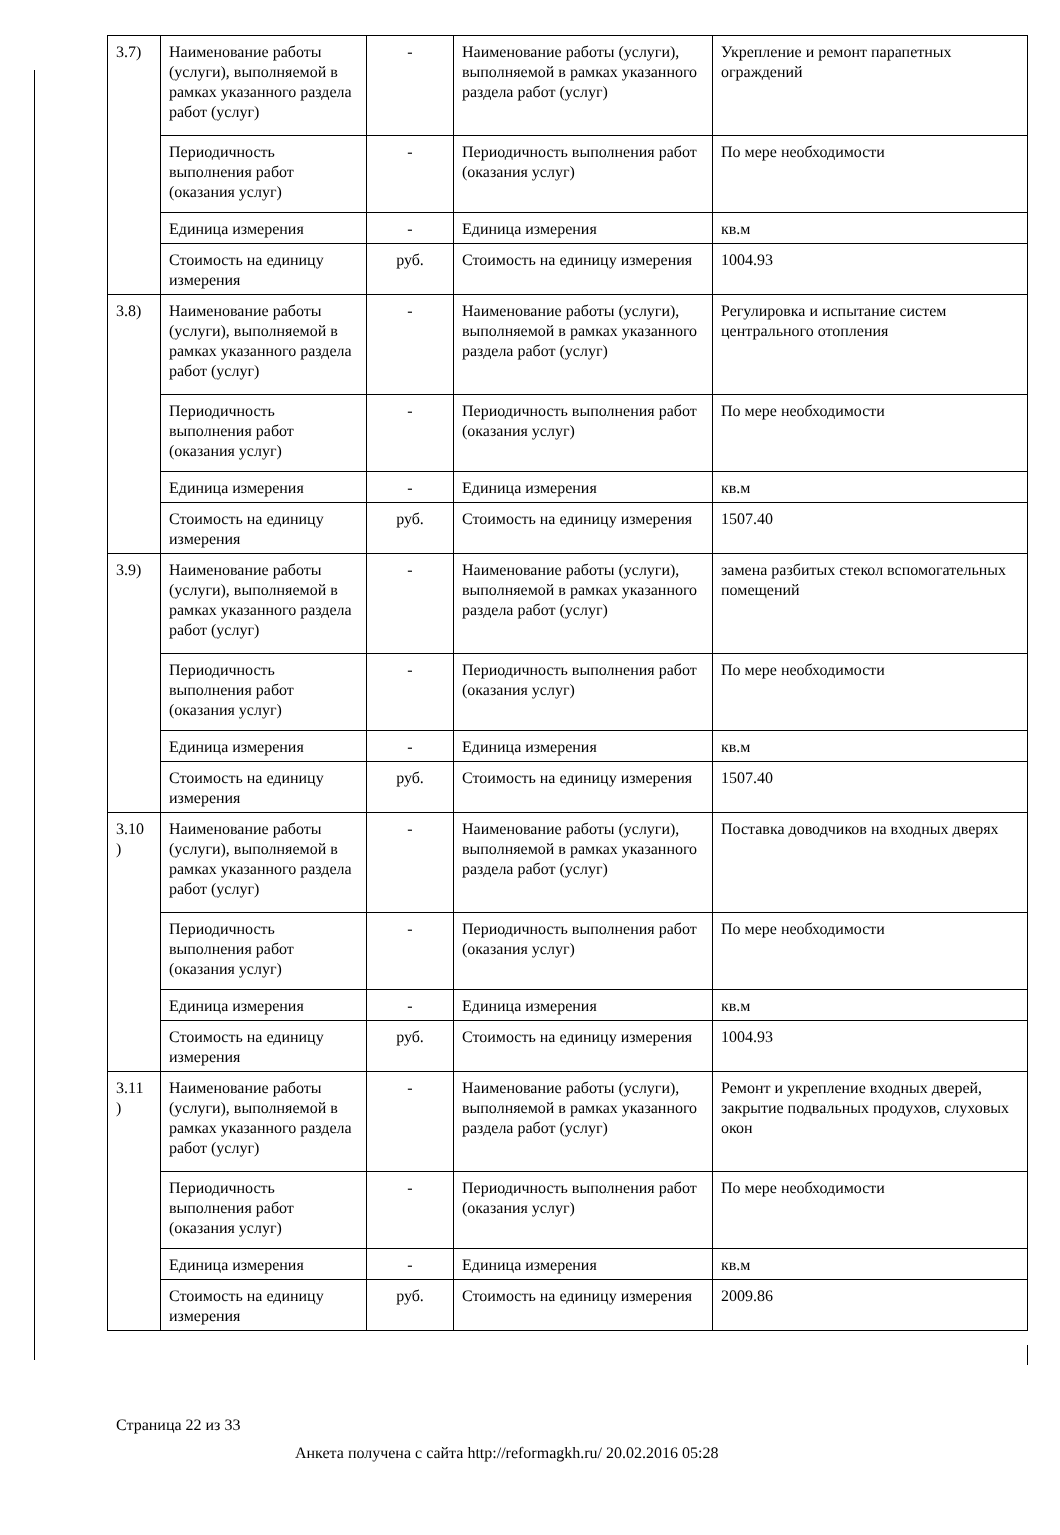| 3.7) | Наименование работы (услуги), выполняемой в рамках указанного раздела работ (услуг) | - | Наименование работы (услуги), выполняемой в рамках указанного раздела работ (услуг) | Укрепление и ремонт парапетных ограждений |
| | Периодичность выполнения работ (оказания услуг) | - | Периодичность выполнения работ (оказания услуг) | По мере необходимости |
| | Единица измерения | - | Единица измерения | кв.м |
| | Стоимость на единицу измерения | руб. | Стоимость на единицу измерения | 1004.93 |
| 3.8) | Наименование работы (услуги), выполняемой в рамках указанного раздела работ (услуг) | - | Наименование работы (услуги), выполняемой в рамках указанного раздела работ (услуг) | Регулировка и испытание систем центрального отопления |
| | Периодичность выполнения работ (оказания услуг) | - | Периодичность выполнения работ (оказания услуг) | По мере необходимости |
| | Единица измерения | - | Единица измерения | кв.м |
| | Стоимость на единицу измерения | руб. | Стоимость на единицу измерения | 1507.40 |
| 3.9) | Наименование работы (услуги), выполняемой в рамках указанного раздела работ (услуг) | - | Наименование работы (услуги), выполняемой в рамках указанного раздела работ (услуг) | замена разбитых стекол вспомогательных помещений |
| | Периодичность выполнения работ (оказания услуг) | - | Периодичность выполнения работ (оказания услуг) | По мере необходимости |
| | Единица измерения | - | Единица измерения | кв.м |
| | Стоимость на единицу измерения | руб. | Стоимость на единицу измерения | 1507.40 |
| 3.10 ) | Наименование работы (услуги), выполняемой в рамках указанного раздела работ (услуг) | - | Наименование работы (услуги), выполняемой в рамках указанного раздела работ (услуг) | Поставка доводчиков на входных дверях |
| | Периодичность выполнения работ (оказания услуг) | - | Периодичность выполнения работ (оказания услуг) | По мере необходимости |
| | Единица измерения | - | Единица измерения | кв.м |
| | Стоимость на единицу измерения | руб. | Стоимость на единицу измерения | 1004.93 |
| 3.11 ) | Наименование работы (услуги), выполняемой в рамках указанного раздела работ (услуг) | - | Наименование работы (услуги), выполняемой в рамках указанного раздела работ (услуг) | Ремонт и укрепление входных дверей, закрытие подвальных продухов, слуховых окон |
| | Периодичность выполнения работ (оказания услуг) | - | Периодичность выполнения работ (оказания услуг) | По мере необходимости |
| | Единица измерения | - | Единица измерения | кв.м |
| | Стоимость на единицу измерения | руб. | Стоимость на единицу измерения | 2009.86 |
Страница 22 из 33
Анкета получена с сайта http://reformagkh.ru/ 20.02.2016 05:28